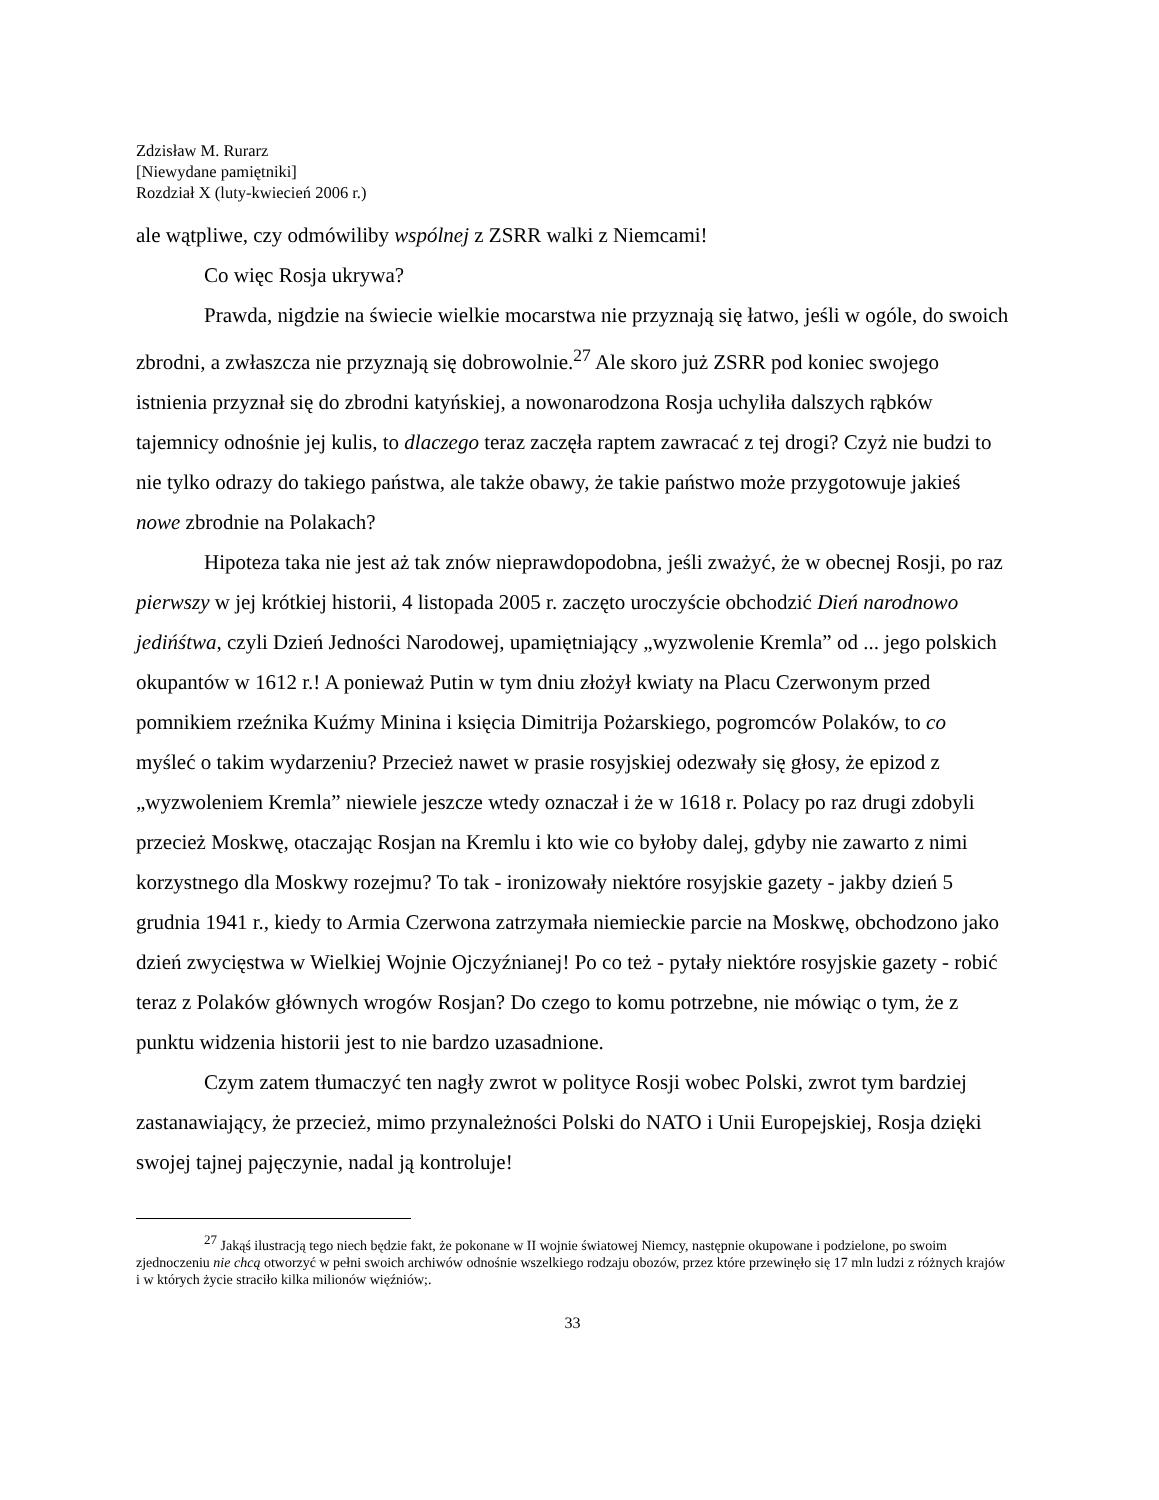Zdzisław M. Rurarz
[Niewydane pamiętniki]
Rozdział X (luty-kwiecień 2006 r.)
ale wątpliwe, czy odmówiliby wspólnej z ZSRR walki z Niemcami!
Co więc Rosja ukrywa?
Prawda, nigdzie na świecie wielkie mocarstwa nie przyznają się łatwo, jeśli w ogóle, do swoich zbrodni, a zwłaszcza nie przyznają się dobrowolnie.<sup>27</sup> Ale skoro już ZSRR pod koniec swojego istnienia przyznał się do zbrodni katyńskiej, a nowonarodzona Rosja uchyliła dalszych rąbków tajemnicy odnośnie jej kulis, to dlaczego teraz zaczęła raptem zawracać z tej drogi? Czyż nie budzi to nie tylko odrazy do takiego państwa, ale także obawy, że takie państwo może przygotowuje jakieś nowe zbrodnie na Polakach?
Hipoteza taka nie jest aż tak znów nieprawdopodobna, jeśli zważyć, że w obecnej Rosji, po raz pierwszy w jej krótkiej historii, 4 listopada 2005 r. zaczęto uroczyście obchodzić Dień narodnowo jedińśtwa, czyli Dzień Jedności Narodowej, upamiętniający „wyzwolenie Kremla” od ... jego polskich okupantów w 1612 r.! A ponieważ Putin w tym dniu złożył kwiaty na Placu Czerwonym przed pomnikiem rzeźnika Kuźmy Minina i księcia Dimitrija Pożarskiego, pogromców Polaków, to co myśleć o takim wydarzeniu? Przecież nawet w prasie rosyjskiej odezwały się głosy, że epizod z „wyzwoleniem Kremla” niewiele jeszcze wtedy oznaczał i że w 1618 r. Polacy po raz drugi zdobyli przecież Moskwę, otaczając Rosjan na Kremlu i kto wie co byłoby dalej, gdyby nie zawarto z nimi korzystnego dla Moskwy rozejmu? To tak - ironizowały niektóre rosyjskie gazety - jakby dzień 5 grudnia 1941 r., kiedy to Armia Czerwona zatrzymała niemieckie parcie na Moskwę, obchodzono jako dzień zwycięstwa w Wielkiej Wojnie Ojczyźnianej! Po co też - pytały niektóre rosyjskie gazety - robić teraz z Polaków głównych wrogów Rosjan? Do czego to komu potrzebne, nie mówiąc o tym, że z punktu widzenia historii jest to nie bardzo uzasadnione.
Czym zatem tłumaczyć ten nagły zwrot w polityce Rosji wobec Polski, zwrot tym bardziej zastanawiający, że przecież, mimo przynależności Polski do NATO i Unii Europejskiej, Rosja dzięki swojej tajnej pajęczynie, nadal ją kontroluje!
<sup>27</sup> Jakąś ilustracją tego niech będzie fakt, że pokonane w II wojnie światowej Niemcy, następnie okupowane i podzielone, po swoim zjednoczeniu nie chcą otworzyć w pełni swoich archiwów odnośnie wszelkiego rodzaju obozów, przez które przewinęło się 17 mln ludzi z różnych krajów i w których życie straciło kilka milionów więźniów;.
33